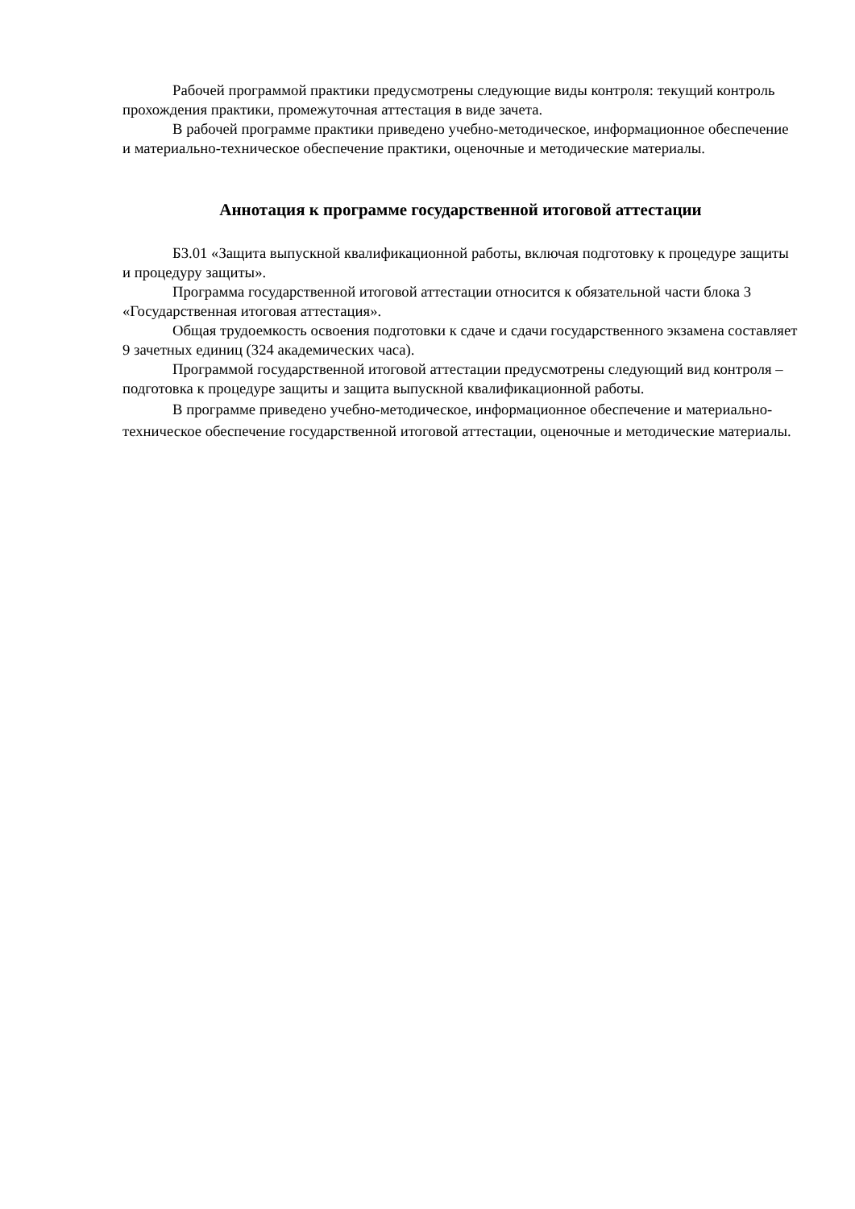Рабочей программой практики предусмотрены следующие виды контроля: текущий контроль прохождения практики, промежуточная аттестация в виде зачета.
В рабочей программе практики приведено учебно-методическое, информационное обеспечение и материально-техническое обеспечение практики, оценочные и методические материалы.
Аннотация к программе государственной итоговой аттестации
Б3.01 «Защита выпускной квалификационной работы, включая подготовку к процедуре защиты и процедуру защиты».
Программа государственной итоговой аттестации относится к обязательной части блока 3 «Государственная итоговая аттестация».
Общая трудоемкость освоения подготовки к сдаче и сдачи государственного экзамена составляет 9 зачетных единиц (324 академических часа).
Программой государственной итоговой аттестации предусмотрены следующий вид контроля – подготовка к процедуре защиты и защита выпускной квалификационной работы.
В программе приведено учебно-методическое, информационное обеспечение и материально-техническое обеспечение государственной итоговой аттестации, оценочные и методические материалы.